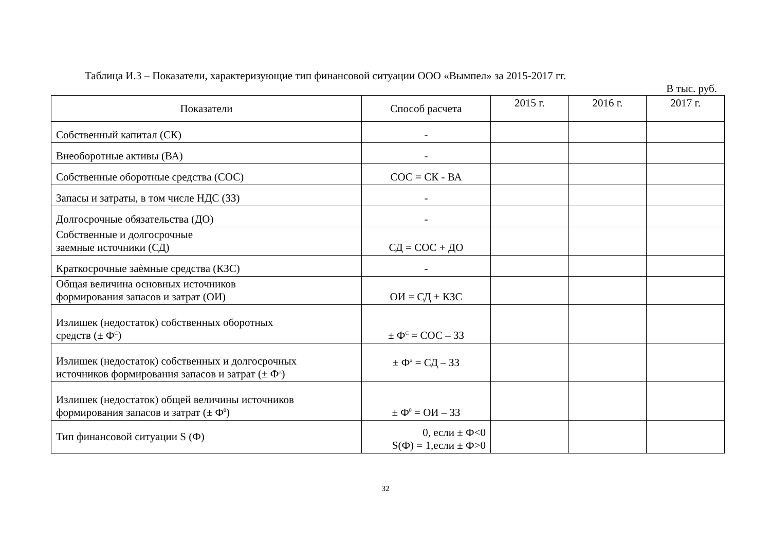Таблица И.3 – Показатели, характеризующие тип финансовой ситуации ООО «Вымпел» за 2015-2017 гг.
В тыс. руб.
| Показатели | Способ расчета | 2015 г. | 2016 г. | 2017 г. |
| --- | --- | --- | --- | --- |
| Собственный капитал (СК) | - | | | |
| Внеоборотные активы (ВА) | - | | | |
| Собственные оборотные средства (СОС) | СОС = СК - ВА | | | |
| Запасы и затраты, в том числе НДС (ЗЗ) | - | | | |
| Долгосрочные обязательства (ДО) | - | | | |
| Собственные и долгосрочные заемные источники (СД) | СД = СОС + ДО | | | |
| Краткосрочные заѐмные средства (КЗС) | - | | | |
| Общая величина основных источников формирования запасов и затрат (ОИ) | ОИ = СД + КЗС | | | |
| Излишек (недостаток) собственных оборотных средств (± Ф<sup>С</sup>) | ± Ф<sup>С</sup> = СОС – ЗЗ | | | |
| Излишек (недостаток) собственных и долгосрочных источников формирования запасов и затрат (± Ф<sup>д</sup>) | ± Ф<sup>д</sup> = СД – ЗЗ | | | |
| Излишек (недостаток) общей величины источников формирования запасов и затрат (± Ф<sup>0</sup>) | ± Ф<sup>0</sup> = ОИ – ЗЗ | | | |
| Тип финансовой ситуации S (Ф) | 0, если ± Ф<0 S(Ф) = 1,если ± Ф>0 | | | |
32